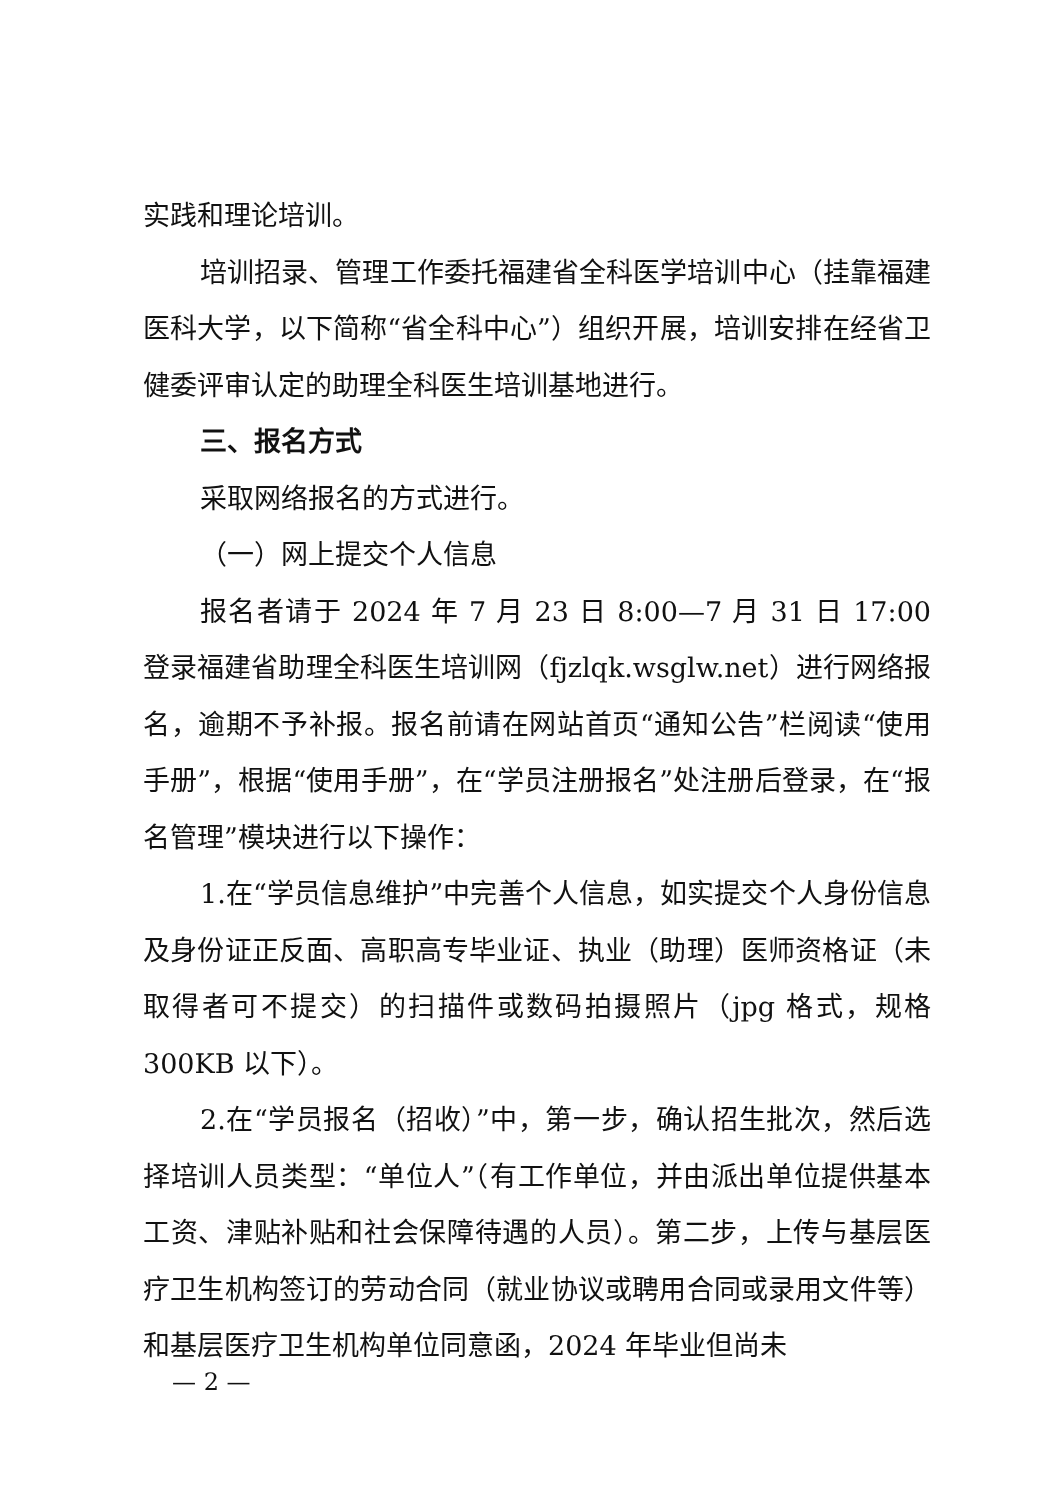实践和理论培训。
培训招录、管理工作委托福建省全科医学培训中心（挂靠福建医科大学，以下简称“省全科中心”）组织开展，培训安排在经省卫健委评审认定的助理全科医生培训基地进行。
三、报名方式
采取网络报名的方式进行。
（一）网上提交个人信息
报名者请于 2024 年 7 月 23 日 8:00—7 月 31 日 17:00 登录福建省助理全科医生培训网（fjzlqk.wsglw.net）进行网络报名，逾期不予补报。报名前请在网站首页“通知公告”栏阅读“使用手册”，根据“使用手册”，在“学员注册报名”处注册后登录，在“报名管理”模块进行以下操作：
1.在“学员信息维护”中完善个人信息，如实提交个人身份信息及身份证正反面、高职高专毕业证、执业（助理）医师资格证（未取得者可不提交）的扫描件或数码拍摄照片（jpg 格式，规格 300KB 以下）。
2.在“学员报名（招收）”中，第一步，确认招生批次，然后选择培训人员类型：“单位人”（有工作单位，并由派出单位提供基本工资、津贴补贴和社会保障待遇的人员）。第二步，上传与基层医疗卫生机构签订的劳动合同（就业协议或聘用合同或录用文件等）和基层医疗卫生机构单位同意函，2024 年毕业但尚未
— 2 —